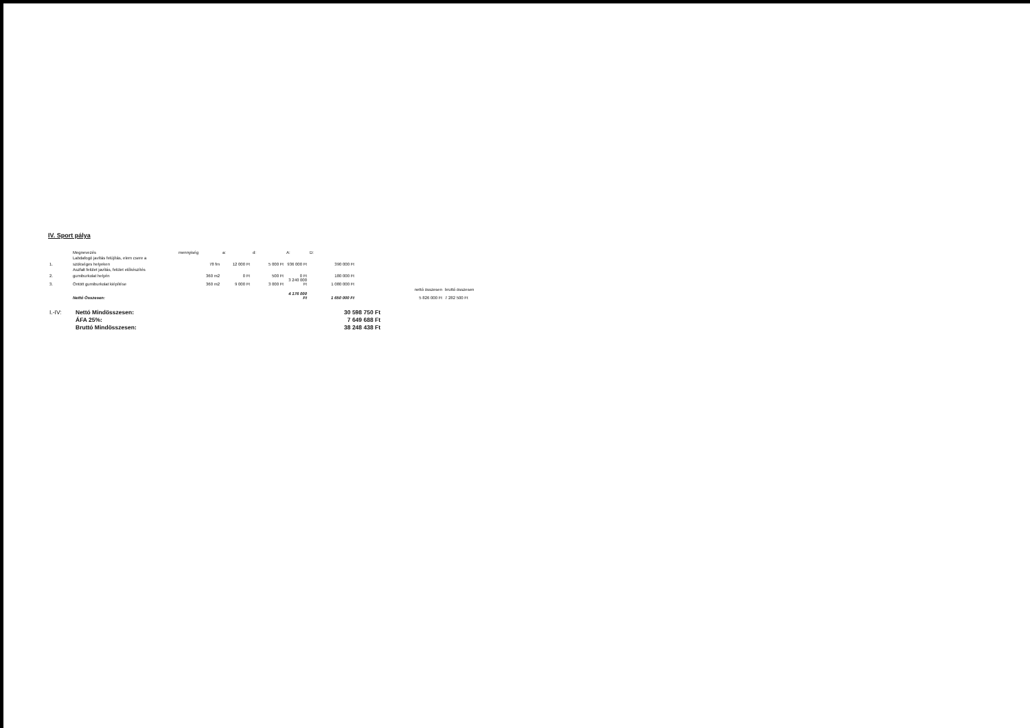IV. Sport pálya
| | Megnevezés | mennyiség | a: | d: | A: | D: | | | |
| | Labdafogó javítás felújítás, elem csere a | | | | | | | | |
| 1. | szükséges helyeken | 78 fm | 12 000 Ft | 5 000 Ft | 936 000 Ft | 390 000 Ft | | | |
| | Aszfalt felület javítás, felület előkészítés | | | | | | | | |
| 2. | gumiburkolat helyén | 360 m2 | 0 Ft | 500 Ft | 0 Ft | 180 000 Ft | | | |
| 3. | Öntött gumiburkolat kiépítése | 360 m2 | 9 000 Ft | 3 000 Ft | 3 240 000 Ft | 1 080 000 Ft | | | |
| | | | | | | | | nettó összesen | bruttó összesen |
| | Nettó Összesen: | | | | 4 176 000 Ft | 1 650 000 Ft | | 5 826 000 Ft | 7 282 500 Ft |
| I.-IV: | Nettó Mindösszesen: | 30 598 750 Ft |
| | ÁFA 25%: | 7 649 688 Ft |
| | Bruttó Mindösszesen: | 38 248 438 Ft |